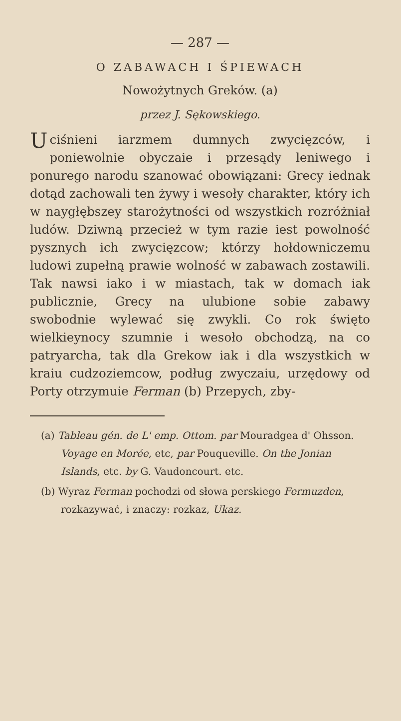— 287 —
O ZABAWACH I ŚPIEWACH
Nowożytnych Greków. (a)
przez J. Sękowskiego.
Uciśnieni iarzmem dumnych zwycięzców, i poniewolnie obyczaie i przesądy leniwego i ponurego narodu szanować obowiązani: Grecy iednak dotąd zachowali ten żywy i wesoły charakter, który ich w naygłębszey starożytności od wszystkich rozróżniał ludów. Dziwną przecież w tym razie iest powolność pysznych ich zwycięzcow; którzy hołdowniczemu ludowi zupełną prawie wolność w zabawach zostawili. Tak nawsi iako i w miastach, tak w domach iak publicznie, Grecy na ulubione sobie zabawy swobodnie wylewać się zwykli. Co rok święto wielkieynocy szumnie i wesoło obchodzą, na co patryarcha, tak dla Grekow iak i dla wszystkich w kraiu cudzoziemcow, podług zwyczaiu, urzędowy od Porty otrzymuie Ferman (b) Przepych, zby-
(a) Tableau gén. de L' emp. Ottom. par Mouradgea d' Ohsson. Voyage en Morée, etc, par Pouqueville. On the Jonian Islands, etc. by G. Vaudoncourt. etc.
(b) Wyraz Ferman pochodzi od słowa perskiego Fermuzden, rozkazywać, i znaczy: rozkaz, Ukaz.